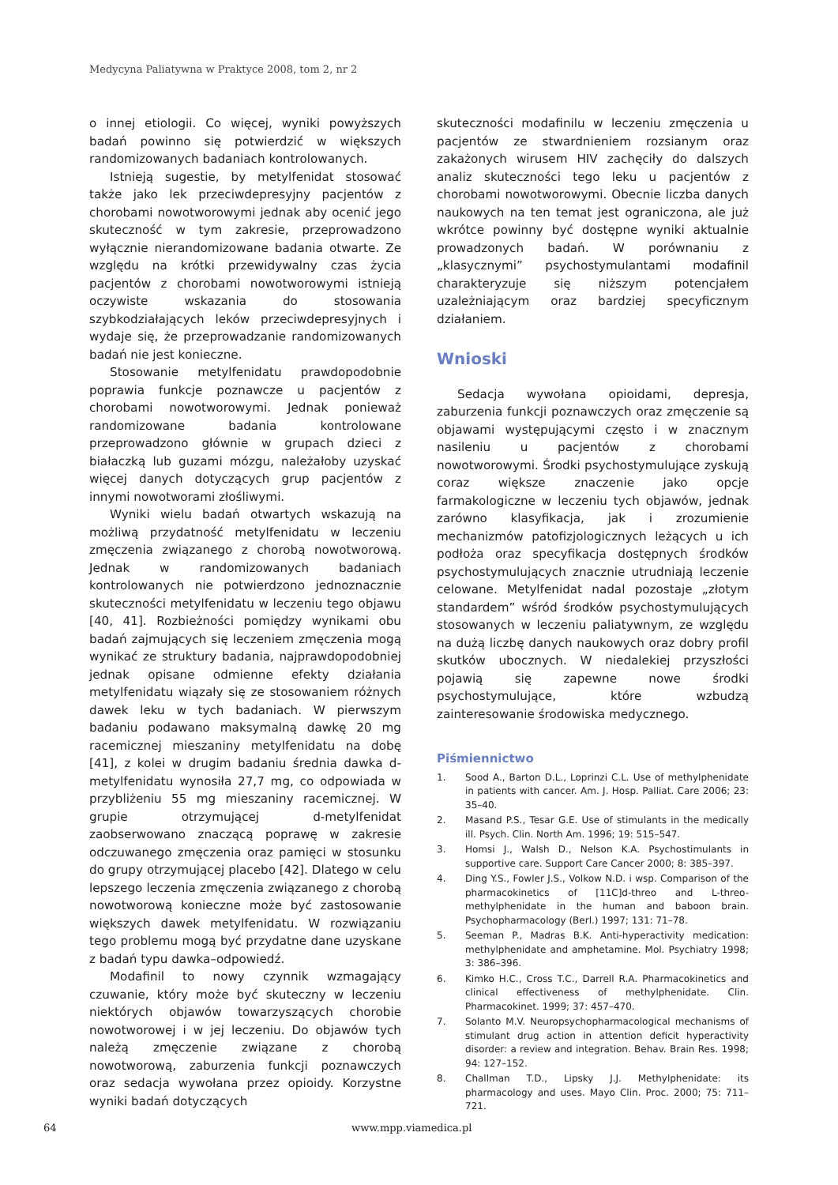Medycyna Paliatywna w Praktyce 2008, tom 2, nr 2
o innej etiologii. Co więcej, wyniki powyższych badań powinno się potwierdzić w większych randomizowanych badaniach kontrolowanych.
Istnieją sugestie, by metylfenidat stosować także jako lek przeciwdepresyjny pacjentów z chorobami nowotworowymi jednak aby ocenić jego skuteczność w tym zakresie, przeprowadzono wyłącznie nierandomizowane badania otwarte. Ze względu na krótki przewidywalny czas życia pacjentów z chorobami nowotworowymi istnieją oczywiste wskazania do stosowania szybkodziałających leków przeciwdepresyjnych i wydaje się, że przeprowadzanie randomizowanych badań nie jest konieczne.
Stosowanie metylfenidatu prawdopodobnie poprawia funkcje poznawcze u pacjentów z chorobami nowotworowymi. Jednak ponieważ randomizowane badania kontrolowane przeprowadzono głównie w grupach dzieci z białaczką lub guzami mózgu, należałoby uzyskać więcej danych dotyczących grup pacjentów z innymi nowotworami złośliwymi.
Wyniki wielu badań otwartych wskazują na możliwą przydatność metylfenidatu w leczeniu zmęczenia związanego z chorobą nowotworową. Jednak w randomizowanych badaniach kontrolowanych nie potwierdzono jednoznacznie skuteczności metylfenidatu w leczeniu tego objawu [40, 41]. Rozbieżności pomiędzy wynikami obu badań zajmujących się leczeniem zmęczenia mogą wynikać ze struktury badania, najprawdopodobniej jednak opisane odmienne efekty działania metylfenidatu wiązały się ze stosowaniem różnych dawek leku w tych badaniach. W pierwszym badaniu podawano maksymalną dawkę 20 mg racemicznej mieszaniny metylfenidatu na dobę [41], z kolei w drugim badaniu średnia dawka d-metylfenidatu wynosiła 27,7 mg, co odpowiada w przybliżeniu 55 mg mieszaniny racemicznej. W grupie otrzymującej d-metylfenidat zaobserwowano znaczącą poprawę w zakresie odczuwanego zmęczenia oraz pamięci w stosunku do grupy otrzymującej placebo [42]. Dlatego w celu lepszego leczenia zmęczenia związanego z chorobą nowotworową konieczne może być zastosowanie większych dawek metylfenidatu. W rozwiązaniu tego problemu mogą być przydatne dane uzyskane z badań typu dawka–odpowiedź.
Modafinil to nowy czynnik wzmagający czuwanie, który może być skuteczny w leczeniu niektórych objawów towarzyszących chorobie nowotworowej i w jej leczeniu. Do objawów tych należą zmęczenie związane z chorobą nowotworową, zaburzenia funkcji poznawczych oraz sedacja wywołana przez opioidy. Korzystne wyniki badań dotyczących
skuteczności modafinilu w leczeniu zmęczenia u pacjentów ze stwardnieniem rozsianym oraz zakażonych wirusem HIV zachęciły do dalszych analiz skuteczności tego leku u pacjentów z chorobami nowotworowymi. Obecnie liczba danych naukowych na ten temat jest ograniczona, ale już wkrótce powinny być dostępne wyniki aktualnie prowadzonych badań. W porównaniu z „klasycznymi” psychostymulantami modafinil charakteryzuje się niższym potencjałem uzależniającym oraz bardziej specyficznym działaniem.
Wnioski
Sedacja wywołana opioidami, depresja, zaburzenia funkcji poznawczych oraz zmęczenie są objawami występującymi często i w znacznym nasileniu u pacjentów z chorobami nowotworowymi. Środki psychostymulujące zyskują coraz większe znaczenie jako opcje farmakologiczne w leczeniu tych objawów, jednak zarówno klasyfikacja, jak i zrozumienie mechanizmów patofizjologicznych leżących u ich podłoża oraz specyfikacja dostępnych środków psychostymulujących znacznie utrudniają leczenie celowane. Metylfenidat nadal pozostaje „złotym standardem” wśród środków psychostymulujących stosowanych w leczeniu paliatywnym, ze względu na dużą liczbę danych naukowych oraz dobry profil skutków ubocznych. W niedalekiej przyszłości pojawią się zapewne nowe środki psychostymulujące, które wzbudzą zainteresowanie środowiska medycznego.
Piśmiennictwo
1. Sood A., Barton D.L., Loprinzi C.L. Use of methylphenidate in patients with cancer. Am. J. Hosp. Palliat. Care 2006; 23: 35–40.
2. Masand P.S., Tesar G.E. Use of stimulants in the medically ill. Psych. Clin. North Am. 1996; 19: 515–547.
3. Homsi J., Walsh D., Nelson K.A. Psychostimulants in supportive care. Support Care Cancer 2000; 8: 385–397.
4. Ding Y.S., Fowler J.S., Volkow N.D. i wsp. Comparison of the pharmacokinetics of [11C]d-threo and L-threo-methylphenidate in the human and baboon brain. Psychopharmacology (Berl.) 1997; 131: 71–78.
5. Seeman P., Madras B.K. Anti-hyperactivity medication: methylphenidate and amphetamine. Mol. Psychiatry 1998; 3: 386–396.
6. Kimko H.C., Cross T.C., Darrell R.A. Pharmacokinetics and clinical effectiveness of methylphenidate. Clin. Pharmacokinet. 1999; 37: 457–470.
7. Solanto M.V. Neuropsychopharmacological mechanisms of stimulant drug action in attention deficit hyperactivity disorder: a review and integration. Behav. Brain Res. 1998; 94: 127–152.
8. Challman T.D., Lipsky J.J. Methylphenidate: its pharmacology and uses. Mayo Clin. Proc. 2000; 75: 711–721.
64 www.mpp.viamedica.pl